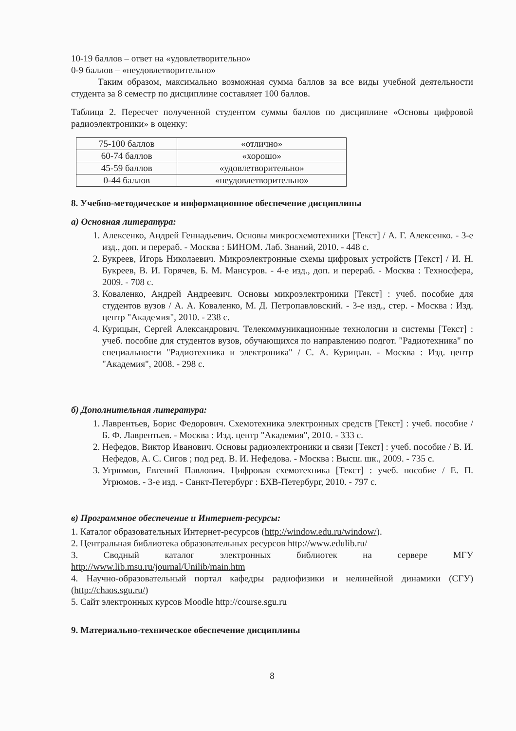10-19 баллов – ответ на «удовлетворительно»
0-9 баллов – «неудовлетворительно»
Таким образом, максимально возможная сумма баллов за все виды учебной деятельности студента за 8 семестр по дисциплине составляет 100 баллов.
Таблица 2. Пересчет полученной студентом суммы баллов по дисциплине «Основы цифровой радиоэлектроники» в оценку:
| 75-100 баллов | «отлично» |
| 60-74 баллов | «хорошо» |
| 45-59 баллов | «удовлетворительно» |
| 0-44 баллов | «неудовлетворительно» |
8. Учебно-методическое и информационное обеспечение дисциплины
а) Основная литература:
1. Алексенко, Андрей Геннадьевич. Основы микросхемотехники [Текст] / А. Г. Алексенко. - 3-е изд., доп. и перераб. - Москва : БИНОМ. Лаб. Знаний, 2010. - 448 с.
2. Букреев, Игорь Николаевич. Микроэлектронные схемы цифровых устройств [Текст] / И. Н. Букреев, В. И. Горячев, Б. М. Мансуров. - 4-е изд., доп. и перераб. - Москва : Техносфера, 2009. - 708 с.
3. Коваленко, Андрей Андреевич. Основы микроэлектроники [Текст] : учеб. пособие для студентов вузов / А. А. Коваленко, М. Д. Петропавловский. - 3-е изд., стер. - Москва : Изд. центр "Академия", 2010. - 238 с.
4. Курицын, Сергей Александрович. Телекоммуникационные технологии и системы [Текст] : учеб. пособие для студентов вузов, обучающихся по направлению подгот. "Радиотехника" по специальности "Радиотехника и электроника" / С. А. Курицын. - Москва : Изд. центр "Академия", 2008. - 298 с.
б) Дополнительная литература:
1. Лаврентьев, Борис Федорович. Схемотехника электронных средств [Текст] : учеб. пособие / Б. Ф. Лаврентьев. - Москва : Изд. центр "Академия", 2010. - 333 с.
2. Нефедов, Виктор Иванович. Основы радиоэлектроники и связи [Текст] : учеб. пособие / В. И. Нефедов, А. С. Сигов ; под ред. В. И. Нефедова. - Москва : Высш. шк., 2009. - 735 с.
3. Угрюмов, Евгений Павлович. Цифровая схемотехника [Текст] : учеб. пособие / Е. П. Угрюмов. - 3-е изд. - Санкт-Петербург : БХВ-Петербург, 2010. - 797 с.
в) Программное обеспечение и Интернет-ресурсы:
1. Каталог образовательных Интернет-ресурсов (http://window.edu.ru/window/).
2. Центральная библиотека образовательных ресурсов http://www.edulib.ru/
3. Сводный каталог электронных библиотек на сервере МГУ
http://www.lib.msu.ru/journal/Unilib/main.htm
4. Научно-образовательный портал кафедры радиофизики и нелинейной динамики (СГУ) (http://chaos.sgu.ru/)
5. Сайт электронных курсов Moodle http://course.sgu.ru
9. Материально-техническое обеспечение дисциплины
8